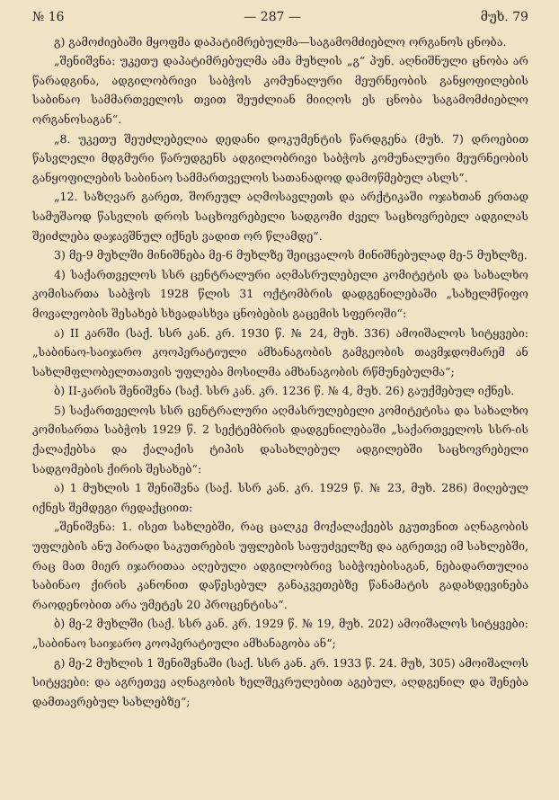№ 16 — 287 — მუხ. 79
გ) გამოძიებაში მყოფმა დაპატიმრებულმა—საგამომძიებლო ორგანოს ცნობა.
„შენიშვნა: უკეთუ დაპატიმრებულმა ამა მუხლის „გ“ პუნ. აღნიშნული ცნობა არ წარადგინა, ადგილობრივი საბჭოს კომუნალური მეურნეობის განყოფილების საბინაო სამმართველოს თვით შეუძლიან მიიღოს ეს ცნობა საგამომძიებლო ორგანოსაგან“.
„8. უკეთუ შეუძლებელია დედანი დოკუმენტის წარდგენა (მუხ. 7) დროებით წასვლელი მდგმური წარუდგენს ადგილობრივი საბჭოს კომუნალური მეურნეობის განყოფილების საბინაო სამმართველოს სათანადოდ დამოწმებულ ასლს“.
„12. საზღვარ გარეთ, შორეულ აღმოსავლეთს და არქტიკაში ოჯახთან ერთად სამუშაოდ წასვლის დროს საცხოვრებელი სადგომი ძველ საცხოვრებელ ადგილას შეიძლება დაჯავშნულ იქნეს ვადით ორ წლამდე“.
3) მე-9 მუხლში მინიშნება მე-6 მუხლზე შეიცვალოს მინიშნებულად მე-5 მუხლზე.
4) საქართველოს სსრ ცენტრალური აღმასრულებელი კომიტეტის და სახალხო კომისართა საბჭოს 1928 წლის 31 ოქტომბრის დადგენილებაში „სახელმწიფო მოვალეობის შესახებ სხვადასხვა ცნობების გაცემის სფეროში“:
ა) II კარში (საქ. სსრ კან. კრ. 1930 წ. № 24, მუხ. 336) ამოიშალოს სიტყვები: „საბინაო-საიჯარო კოოპერატიული ამხანაგობის გამგეობის თავმჯდომარემ ან სახლმფლობელთათვის უფლება მოსილმა ამხანაგობის რწმუნებულმა“;
ბ) II-კარის შენიშვნა (საქ. სსრ კან. კრ. 1236 წ. № 4, მუხ. 26) გაუქმებულ იქნეს.
5) საქართველოს სსრ ცენტრალური აღმასრულებელი კომიტეტისა და სახალხო კომისართა საბჭოს 1929 წ. 2 სექტემბრის დადგენილებაში „საქართველოს სსრ-ის ქალაქებსა და ქალაქის ტიპის დასახლებულ ადგილებში საცხოვრებელი სადგომების ქირის შესახებ“:
ა) 1 მუხლის 1 შენიშვნა (საქ. სსრ კან. კრ. 1929 წ. № 23, მუხ. 286) მიღებულ იქნეს შემდეგი რედაქციით:
„შენიშვნა: 1. ისეთ სახლებში, რაც ცალკე მოქალაქეებს ეკუთვნით აღნაგობის უფლების ანუ პირადი საკუთრების უფლების საფუძველზე და აგრეთვე იმ სახლებში, რაც მათ მიერ იჯარითაა აღებული ადგილობრივ საბჭოებისაგან, ნებადართულია საბინაო ქირის კანონით დაწესებულ განაკვეთებზე წანამატის გადახდევინება რაოდენობით არა უმეტეს 20 პროცენტისა“.
ბ) მე-2 მუხლში (საქ. სსრ კან. კრ. 1929 წ. № 19, მუხ. 202) ამოიშალოს სიტყვები: „საბინაო საიჯარო კოოპერატიული ამხანაგობა ან“;
გ) მე-2 მუხლის 1 შენიშვნაში (საქ. სსრ კან. კრ. 1933 წ. 24. მუხ, 305) ამოიშალოს სიტყვები: და აგრეთვე აღნაგობის ხელშეკრულებით აგებულ, აღდგენილ და შენება დამთავრებულ სახლებზე“;